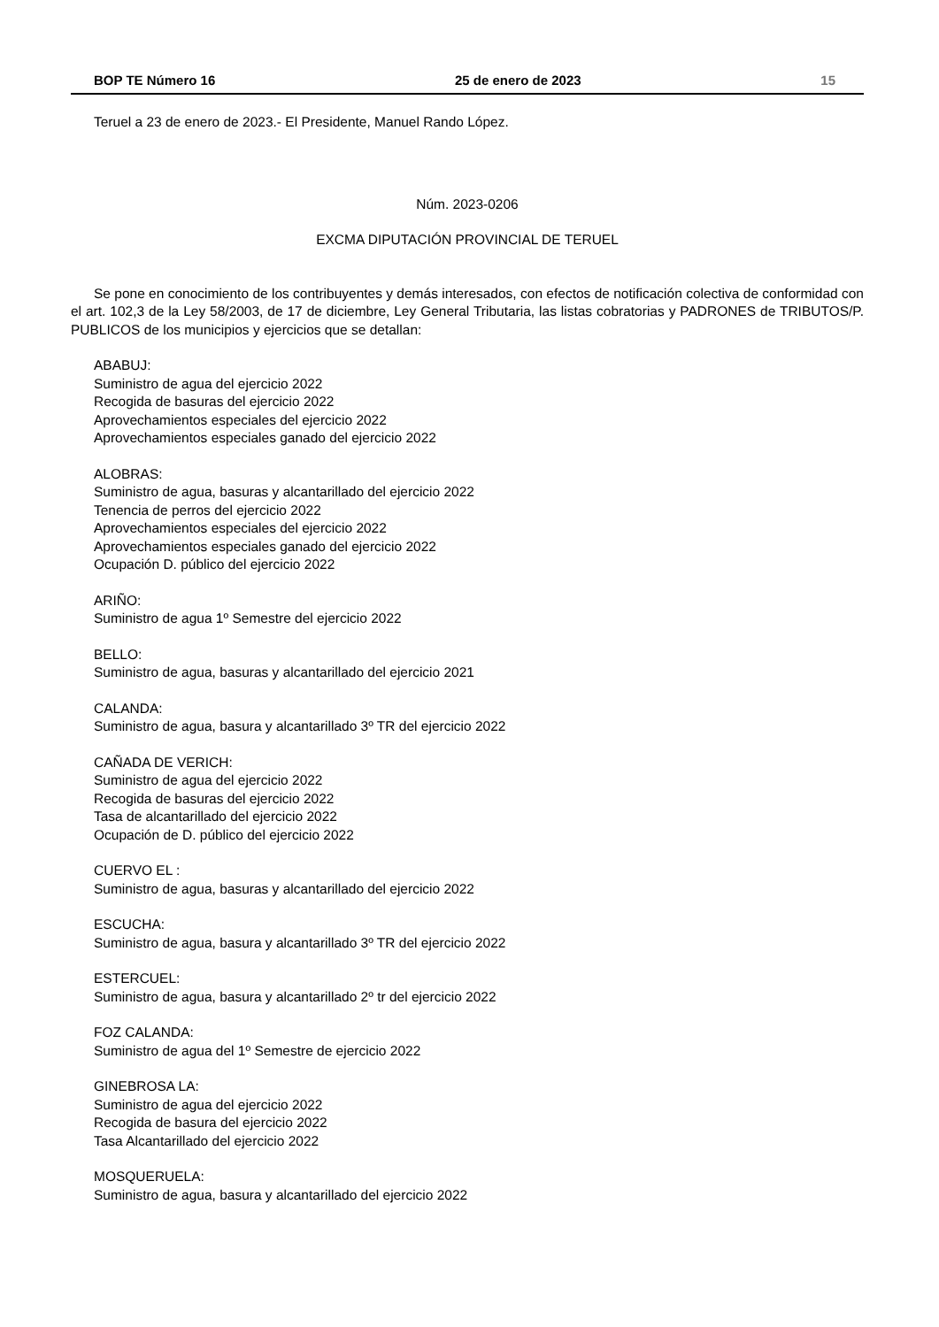BOP TE Número 16 25 de enero de 2023 15
Teruel a 23 de enero de 2023.- El Presidente, Manuel Rando López.
Núm. 2023-0206
EXCMA DIPUTACIÓN PROVINCIAL DE TERUEL
Se pone en conocimiento de los contribuyentes y demás interesados, con efectos de notificación colectiva de conformidad con el art. 102,3 de la Ley 58/2003, de 17 de diciembre, Ley General Tributaria, las listas cobratorias y PADRONES de TRIBUTOS/P. PUBLICOS de los municipios y ejercicios que se detallan:
ABABUJ:
Suministro de agua del ejercicio 2022
Recogida de basuras del ejercicio 2022
Aprovechamientos especiales del ejercicio 2022
Aprovechamientos especiales ganado del ejercicio 2022
ALOBRAS:
Suministro de agua, basuras y alcantarillado del ejercicio 2022
Tenencia de perros del ejercicio 2022
Aprovechamientos especiales del ejercicio 2022
Aprovechamientos especiales ganado del ejercicio 2022
Ocupación D. público del ejercicio 2022
ARIÑO:
Suministro de agua 1º Semestre del ejercicio 2022
BELLO:
Suministro de agua, basuras y alcantarillado del ejercicio 2021
CALANDA:
Suministro de agua, basura y alcantarillado 3º TR del ejercicio 2022
CAÑADA DE VERICH:
Suministro de agua del ejercicio 2022
Recogida de basuras del ejercicio 2022
Tasa de alcantarillado del ejercicio 2022
Ocupación de D. público del ejercicio 2022
CUERVO EL :
Suministro de agua, basuras y alcantarillado del ejercicio 2022
ESCUCHA:
Suministro de agua, basura y alcantarillado 3º TR del ejercicio 2022
ESTERCUEL:
Suministro de agua, basura y alcantarillado 2º tr del ejercicio 2022
FOZ CALANDA:
Suministro de agua del 1º Semestre de ejercicio 2022
GINEBROSA LA:
Suministro de agua del ejercicio 2022
Recogida de basura del ejercicio 2022
Tasa Alcantarillado del ejercicio 2022
MOSQUERUELA:
Suministro de agua, basura y alcantarillado del ejercicio 2022